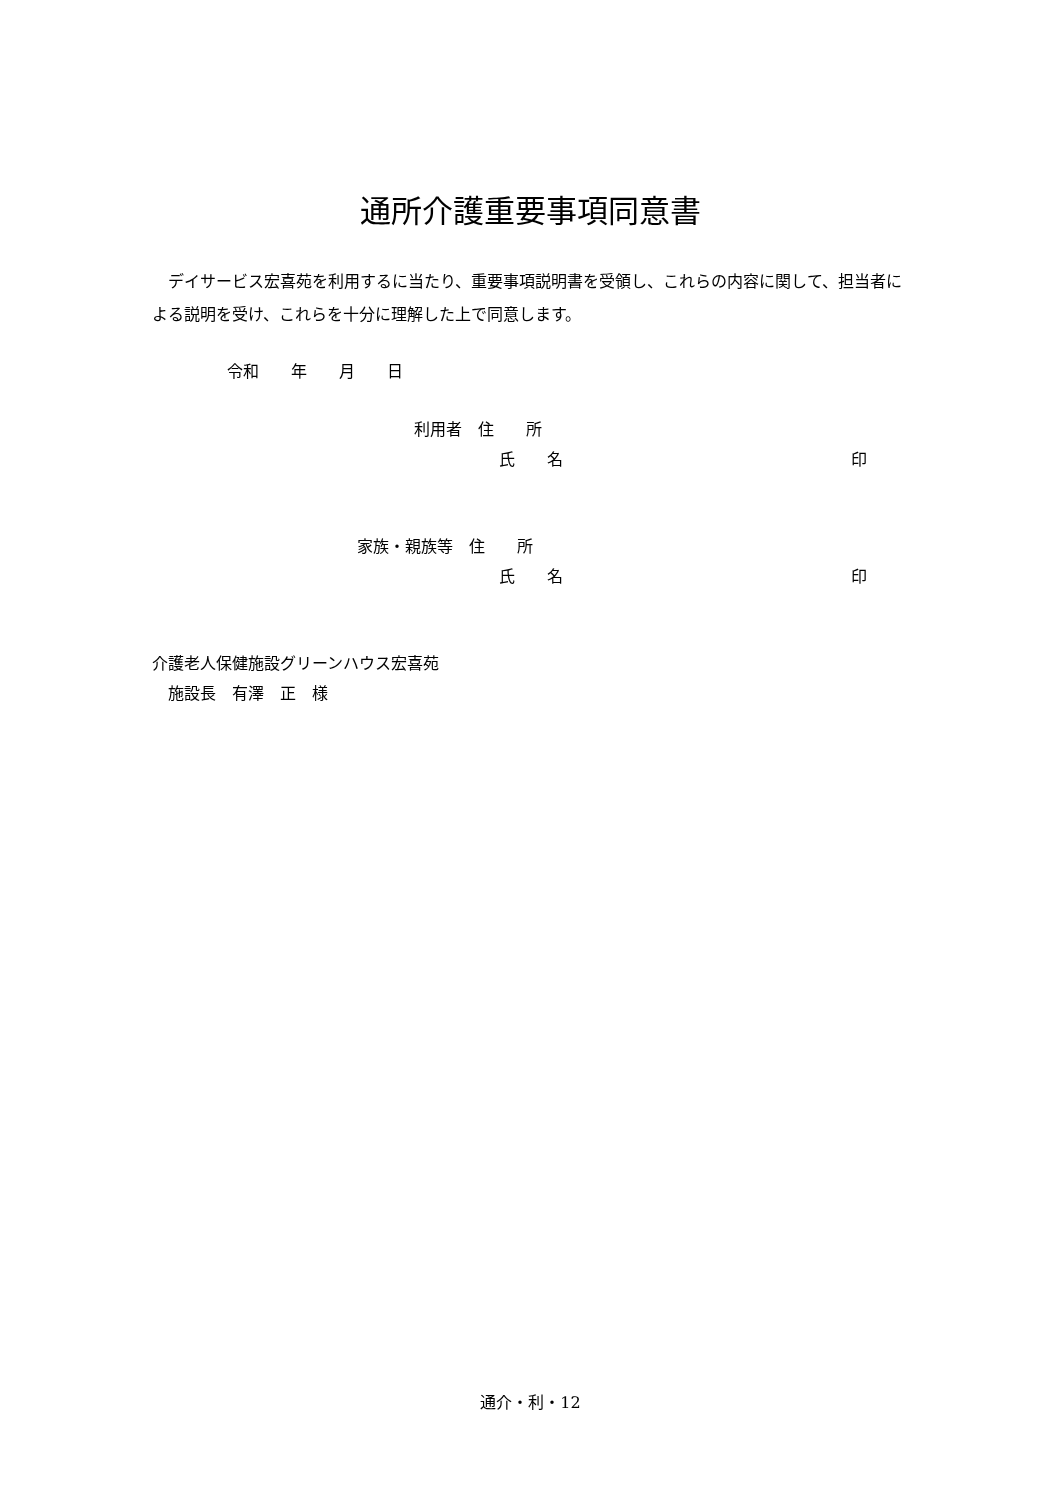通所介護重要事項同意書
　デイサービス宏喜苑を利用するに当たり、重要事項説明書を受領し、これらの内容に関して、担当者による説明を受け、これらを十分に理解した上で同意します。
令和　　年　　月　　日
利用者　住　　所
氏　　名
印
家族・親族等　住　　所
氏　　名
印
介護老人保健施設グリーンハウス宏喜苑
　施設長　有澤　正　様
通介・利・12